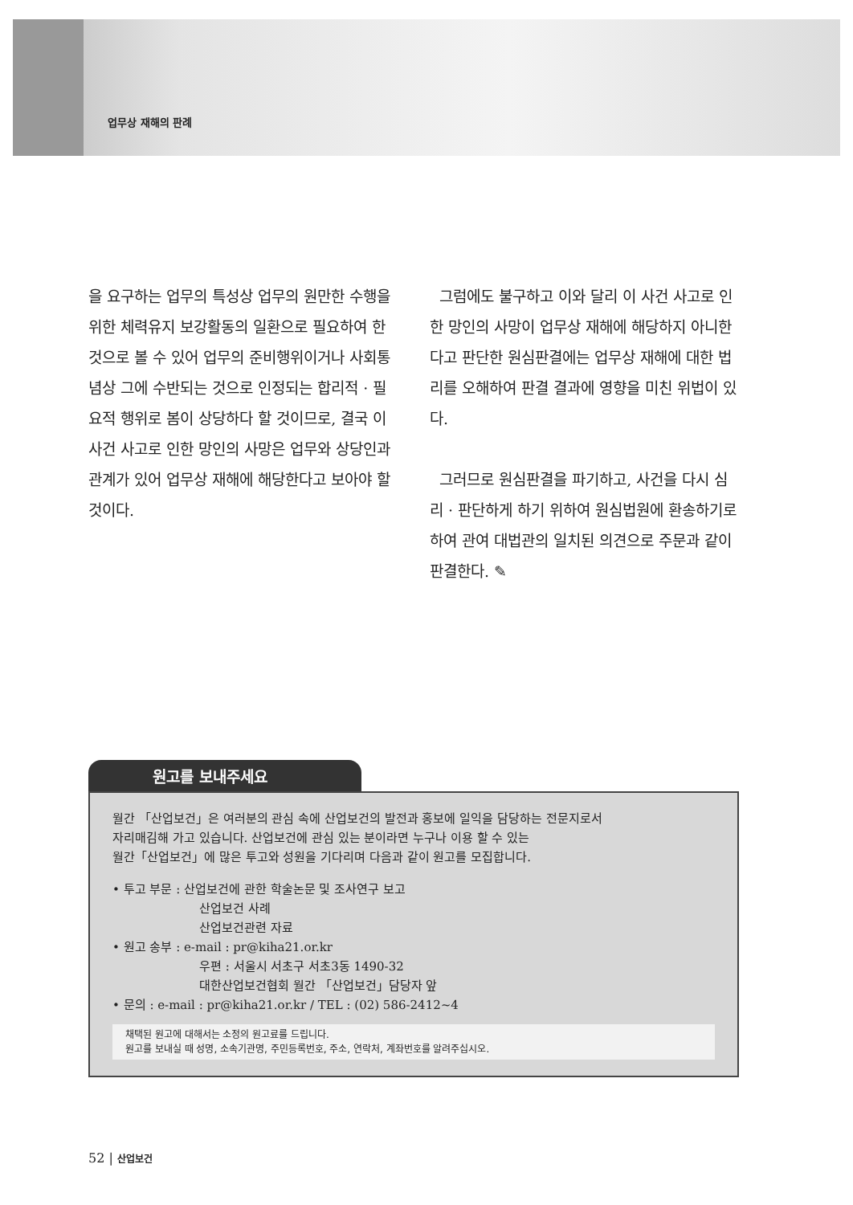업무상 재해의 판례
을 요구하는 업무의 특성상 업무의 원만한 수행을 위한 체력유지 보강활동의 일환으로 필요하여 한 것으로 볼 수 있어 업무의 준비행위이거나 사회통념상 그에 수반되는 것으로 인정되는 합리적 · 필요적 행위로 봄이 상당하다 할 것이므로, 결국 이 사건 사고로 인한 망인의 사망은 업무와 상당인과관계가 있어 업무상 재해에 해당한다고 보아야 할 것이다.
그럼에도 불구하고 이와 달리 이 사건 사고로 인한 망인의 사망이 업무상 재해에 해당하지 아니한다고 판단한 원심판결에는 업무상 재해에 대한 법리를 오해하여 판결 결과에 영향을 미친 위법이 있다.
그러므로 원심판결을 파기하고, 사건을 다시 심리 · 판단하게 하기 위하여 원심법원에 환송하기로 하여 관여 대법관의 일치된 의견으로 주문과 같이 판결한다. ✎
원고를 보내주세요
월간 「산업보건」은 여러분의 관심 속에 산업보건의 발전과 홍보에 일익을 담당하는 전문지로서
자리매김해 가고 있습니다. 산업보건에 관심 있는 분이라면 누구나 이용 할 수 있는
월간「산업보건」에 많은 투고와 성원을 기다리며 다음과 같이 원고를 모집합니다.
• 투고 부문 : 산업보건에 관한 학술논문 및 조사연구 보고
산업보건 사례
산업보건관련 자료
• 원고 송부 : e-mail : pr@kiha21.or.kr
우편 : 서울시 서초구 서초3동 1490-32
대한산업보건협회 월간 「산업보건」담당자 앞
• 문의 : e-mail : pr@kiha21.or.kr / TEL : (02) 586-2412~4
채택된 원고에 대해서는 소정의 원고료를 드립니다.
원고를 보내실 때 성명, 소속기관명, 주민등록번호, 주소, 연락처, 계좌번호를 알려주십시오.
52 | 산업보건